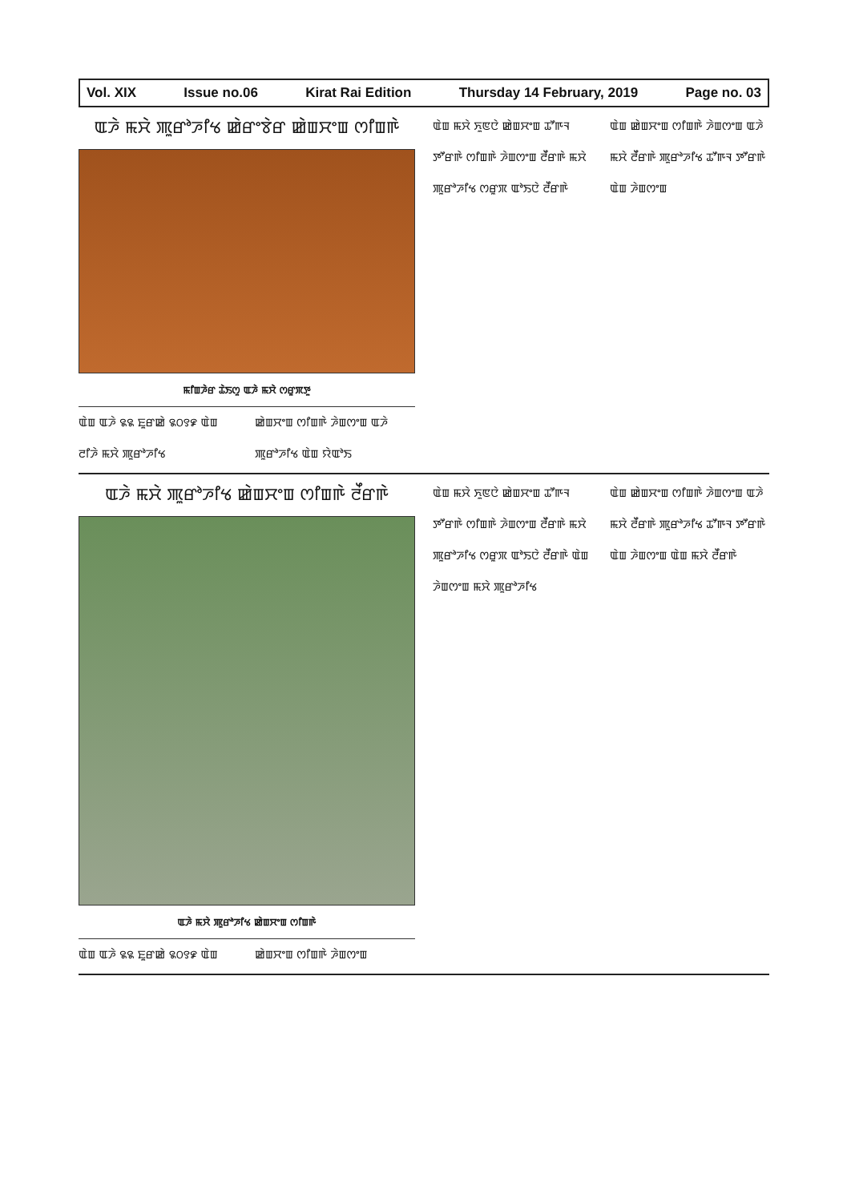Vol. XIX Issue no.06 Kirat Rai Edition Thursday 14 February, 2019 Page no. 03
ꯑꯍꯥ ꯃꯆꯥ ꯄꯨꯔꯣꯍꯤꯠ ꯀꯥꯔꯦꯕꯥꯔ ꯀꯥꯡꯆꯦꯡ ꯁꯤꯡꯒꯥ
ꯃꯤꯡꯍꯥꯔ ꯊꯥꯏꯁꯨ ꯑꯍꯥ ꯃꯆꯥ ꯁꯔꯨꯞꯇꯨ
ꯑꯥꯡ ꯑꯍꯥ ꯲꯲ ꯐꯨꯔꯀꯥ ꯲꯰꯱꯹ ꯑꯥꯡ ꯂꯤꯍꯥ ꯃꯆꯥ ꯄꯨꯔꯣꯍꯤꯠ
ꯀꯥꯡꯆꯦꯡ ꯁꯤꯡꯒꯥ ꯍꯥꯡꯁꯦꯡ ꯑꯍꯥ ꯄꯨꯔꯣꯍꯤꯠ ꯑꯥꯡ ꯌꯥꯑꯣꯏ
ꯑꯥꯡ ꯃꯆꯥ ꯈꯨꯟꯅꯥ ꯀꯥꯡꯆꯦꯡ ꯊꯧꯒꯜ ꯇꯧꯔꯒꯥ ꯁꯤꯡꯒꯥ ꯍꯥꯡꯁꯦꯡ ꯂꯩꯔꯒꯥ ꯃꯆꯥ ꯄꯨꯔꯣꯍꯤꯠ ꯁꯔꯨꯞ ꯑꯣꯏꯅꯥ ꯂꯩꯔꯒꯥ
ꯑꯥꯡ ꯀꯥꯡꯆꯦꯡ ꯁꯤꯡꯒꯥ ꯍꯥꯡꯁꯦꯡ ꯑꯍꯥ ꯃꯆꯥ ꯂꯩꯔꯒꯥ ꯄꯨꯔꯣꯍꯤꯠ ꯊꯧꯒꯜ ꯇꯧꯔꯒꯥ ꯑꯥꯡ ꯍꯥꯡꯁꯦꯡ
ꯑꯍꯥ ꯃꯆꯥ ꯄꯨꯔꯣꯍꯤꯠ ꯀꯥꯡꯆꯦꯡ ꯁꯤꯡꯒꯥ ꯂꯩꯔꯒꯥ
ꯑꯍꯥ ꯃꯆꯥ ꯄꯨꯔꯣꯍꯤꯠ ꯀꯥꯡꯆꯦꯡ ꯁꯤꯡꯒꯥ
ꯑꯥꯡ ꯑꯍꯥ ꯲꯲ ꯐꯨꯔꯀꯥ ꯲꯰꯱꯹ ꯑꯥꯡ
ꯀꯥꯡꯆꯦꯡ ꯁꯤꯡꯒꯥ ꯍꯥꯡꯁꯦꯡ
ꯑꯥꯡ ꯃꯆꯥ ꯈꯨꯟꯅꯥ ꯀꯥꯡꯆꯦꯡ ꯊꯧꯒꯜ ꯇꯧꯔꯒꯥ ꯁꯤꯡꯒꯥ ꯍꯥꯡꯁꯦꯡ ꯂꯩꯔꯒꯥ ꯃꯆꯥ ꯄꯨꯔꯣꯍꯤꯠ ꯁꯔꯨꯞ ꯑꯣꯏꯅꯥ ꯂꯩꯔꯒꯥ ꯑꯥꯡ ꯍꯥꯡꯁꯦꯡ ꯃꯆꯥ ꯄꯨꯔꯣꯍꯤꯠ
ꯑꯥꯡ ꯀꯥꯡꯆꯦꯡ ꯁꯤꯡꯒꯥ ꯍꯥꯡꯁꯦꯡ ꯑꯍꯥ ꯃꯆꯥ ꯂꯩꯔꯒꯥ ꯄꯨꯔꯣꯍꯤꯠ ꯊꯧꯒꯜ ꯇꯧꯔꯒꯥ ꯑꯥꯡ ꯍꯥꯡꯁꯦꯡ ꯑꯥꯡ ꯃꯆꯥ ꯂꯩꯔꯒꯥ